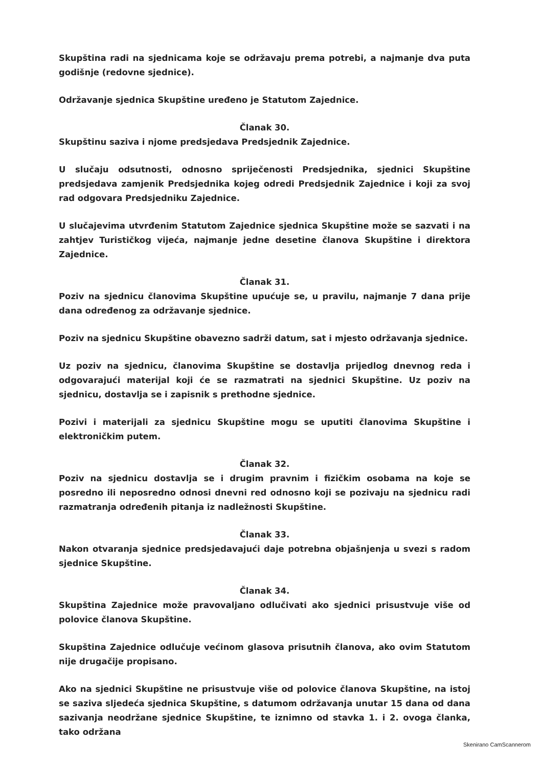Skupština radi na sjednicama koje se održavaju prema potrebi, a najmanje dva puta godišnje (redovne sjednice).
Održavanje sjednica Skupštine uređeno je Statutom Zajednice.
Članak 30.
Skupštinu saziva i njome predsjedava Predsjednik Zajednice.
U slučaju odsutnosti, odnosno spriječenosti Predsjednika, sjednici Skupštine predsjedava zamjenik Predsjednika kojeg odredi Predsjednik Zajednice i koji za svoj rad odgovara Predsjedniku Zajednice.
U slučajevima utvrđenim Statutom Zajednice sjednica Skupštine može se sazvati i na zahtjev Turističkog vijeća, najmanje jedne desetine članova Skupštine i direktora Zajednice.
Članak 31.
Poziv na sjednicu članovima Skupštine upućuje se, u pravilu, najmanje 7 dana prije dana određenog za održavanje sjednice.
Poziv na sjednicu Skupštine obavezno sadrži datum, sat i mjesto održavanja sjednice.
Uz poziv na sjednicu, članovima Skupštine se dostavlja prijedlog dnevnog reda i odgovarajući materijal koji će se razmatrati na sjednici Skupštine. Uz poziv na sjednicu, dostavlja se i zapisnik s prethodne sjednice.
Pozivi i materijali za sjednicu Skupštine mogu se uputiti članovima Skupštine i elektroničkim putem.
Članak 32.
Poziv na sjednicu dostavlja se i drugim pravnim i fizičkim osobama na koje se posredno ili neposredno odnosi dnevni red odnosno koji se pozivaju na sjednicu radi razmatranja određenih pitanja iz nadležnosti Skupštine.
Članak 33.
Nakon otvaranja sjednice predsjedavajući daje potrebna objašnjenja u svezi s radom sjednice Skupštine.
Članak 34.
Skupština Zajednice može pravovaljano odlučivati ako sjednici prisustvuje više od polovice članova Skupštine.
Skupština Zajednice odlučuje većinom glasova prisutnih članova, ako ovim Statutom nije drugačije propisano.
Ako na sjednici Skupštine ne prisustvuje više od polovice članova Skupštine, na istoj se saziva sljedeća sjednica Skupštine, s datumom održavanja unutar 15 dana od dana sazivanja neodržane sjednice Skupštine, te iznimno od stavka 1. i 2. ovoga članka, tako održana
Skenirano CamScannerom